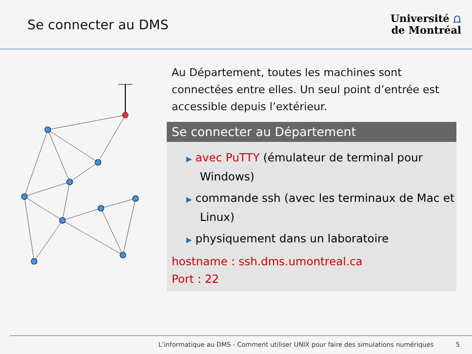Se connecter au DMS
Université ⩍
de Montréal
Au Département, toutes les machines sont connectées entre elles. Un seul point d’entrée est accessible depuis l’extérieur.
Se connecter au Département
▶ avec PuTTY (émulateur de terminal pour Windows)
▶ commande ssh (avec les terminaux de Mac et Linux)
▶ physiquement dans un laboratoire
hostname : ssh.dms.umontreal.ca
Port : 22
L’informatique au DMS - Comment utiliser UNIX pour faire des simulations numériques 5